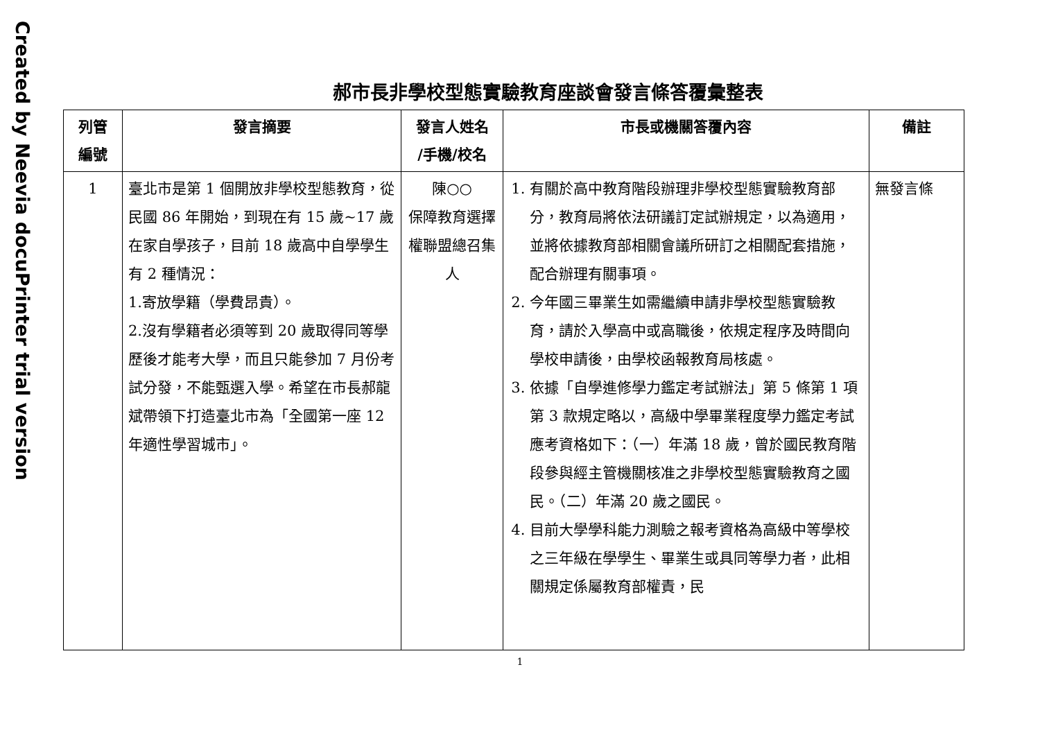Created by Neevia docuPrinter trial version
郝市長非學校型態實驗教育座談會發言條答覆彙整表
| 列管 編號 | 發言摘要 | 發言人姓名 /手機/校名 | 市長或機關答覆內容 | 備註 |
| --- | --- | --- | --- | --- |
| 1 | 臺北市是第 1 個開放非學校型態教育，從民國 86 年開始，到現在有 15 歲~17 歲在家自學孩子，目前 18 歲高中自學學生有 2 種情況： 1.寄放學籍（學費昂貴）。 2.沒有學籍者必須等到 20 歲取得同等學歷後才能考大學，而且只能參加 7 月份考試分發，不能甄選入學。希望在市長郝龍斌帶領下打造臺北市為「全國第一座 12 年適性學習城市」。 | 陳○○ 保障教育選擇權聯盟總召集人 | 1. 有關於高中教育階段辦理非學校型態實驗教育部分，教育局將依法研議訂定試辦規定，以為適用，並將依據教育部相關會議所研訂之相關配套措施，配合辦理有關事項。 2. 今年國三畢業生如需繼續申請非學校型態實驗教育，請於入學高中或高職後，依規定程序及時間向學校申請後，由學校函報教育局核處。 3. 依據「自學進修學力鑑定考試辦法」第 5 條第 1 項第 3 款規定略以，高級中學畢業程度學力鑑定考試應考資格如下：（一）年滿 18 歲，曾於國民教育階段參與經主管機關核准之非學校型態實驗教育之國民。（二）年滿 20 歲之國民。 4. 目前大學學科能力測驗之報考資格為高級中等學校之三年級在學學生、畢業生或具同等學力者，此相關規定係屬教育部權責，民 | 無發言條 |
1